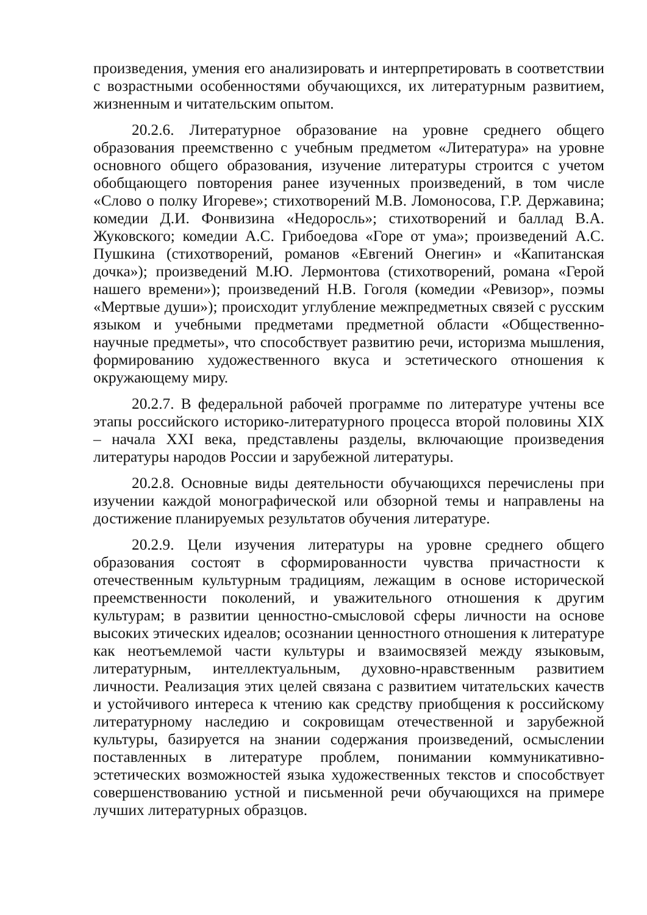произведения, умения его анализировать и интерпретировать в соответствии с возрастными особенностями обучающихся, их литературным развитием, жизненным и читательским опытом.
20.2.6. Литературное образование на уровне среднего общего образования преемственно с учебным предметом «Литература» на уровне основного общего образования, изучение литературы строится с учетом обобщающего повторения ранее изученных произведений, в том числе «Слово о полку Игореве»; стихотворений М.В. Ломоносова, Г.Р. Державина; комедии Д.И. Фонвизина «Недоросль»; стихотворений и баллад В.А. Жуковского; комедии А.С. Грибоедова «Горе от ума»; произведений А.С. Пушкина (стихотворений, романов «Евгений Онегин» и «Капитанская дочка»); произведений М.Ю. Лермонтова (стихотворений, романа «Герой нашего времени»); произведений Н.В. Гоголя (комедии «Ревизор», поэмы «Мертвые души»); происходит углубление межпредметных связей с русским языком и учебными предметами предметной области «Общественно-научные предметы», что способствует развитию речи, историзма мышления, формированию художественного вкуса и эстетического отношения к окружающему миру.
20.2.7. В федеральной рабочей программе по литературе учтены все этапы российского историко-литературного процесса второй половины XIX – начала XXI века, представлены разделы, включающие произведения литературы народов России и зарубежной литературы.
20.2.8. Основные виды деятельности обучающихся перечислены при изучении каждой монографической или обзорной темы и направлены на достижение планируемых результатов обучения литературе.
20.2.9. Цели изучения литературы на уровне среднего общего образования состоят в сформированности чувства причастности к отечественным культурным традициям, лежащим в основе исторической преемственности поколений, и уважительного отношения к другим культурам; в развитии ценностно-смысловой сферы личности на основе высоких этических идеалов; осознании ценностного отношения к литературе как неотъемлемой части культуры и взаимосвязей между языковым, литературным, интеллектуальным, духовно-нравственным развитием личности. Реализация этих целей связана с развитием читательских качеств и устойчивого интереса к чтению как средству приобщения к российскому литературному наследию и сокровищам отечественной и зарубежной культуры, базируется на знании содержания произведений, осмыслении поставленных в литературе проблем, понимании коммуникативно-эстетических возможностей языка художественных текстов и способствует совершенствованию устной и письменной речи обучающихся на примере лучших литературных образцов.